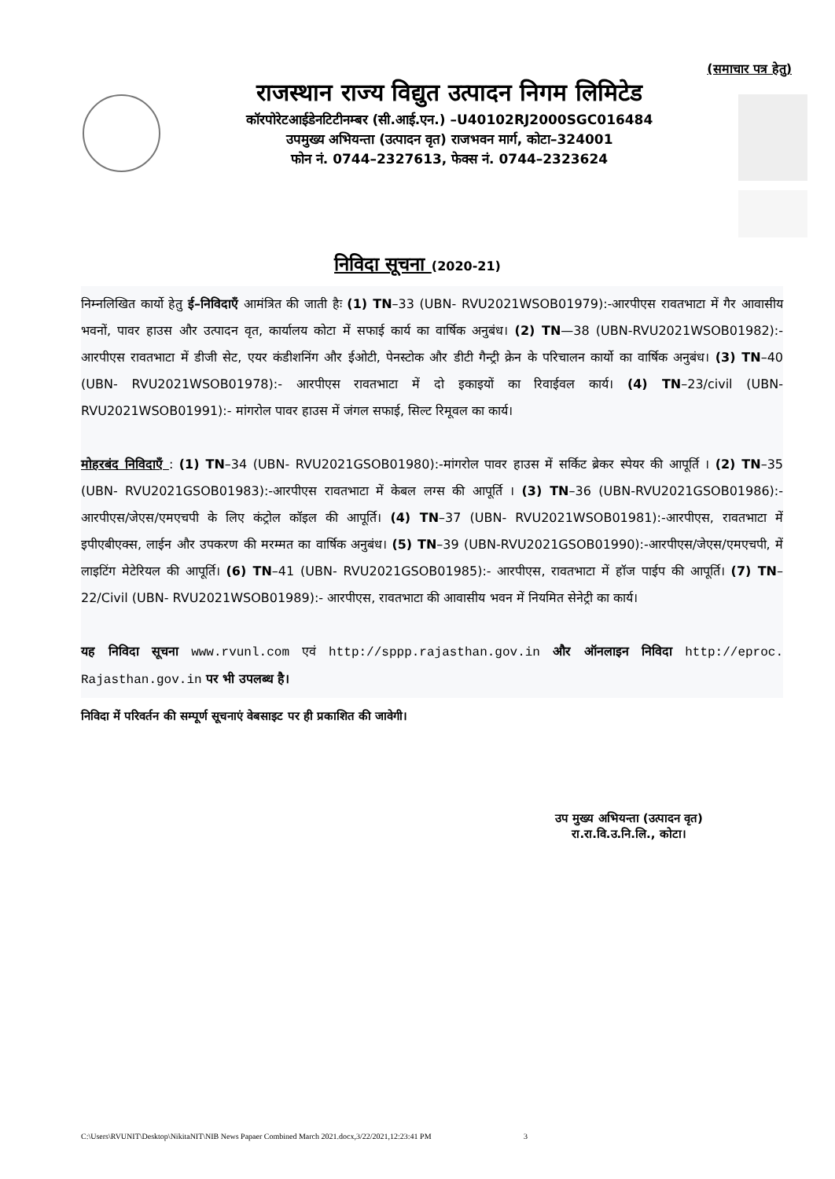(समाचार पत्र हेतु)
राजस्थान राज्य विद्युत उत्पादन निगम लिमिटेड
कॉरपोरेटआईडेनटिटीनम्बर (सी.आई.एन.) –U40102RJ2000SGC016484
उपमुख्य अभियन्ता (उत्पादन वृत) राजभवन मार्ग, कोटा–324001
फोन नं. 0744–2327613, फेक्स नं. 0744–2323624
निविदा सूचना (2020-21)
निम्नलिखित कार्यो हेतु ई–निविदाएँ आमंत्रित की जाती हैः (1) TN–33 (UBN- RVU2021WSOB01979):-आरपीएस रावतभाटा में गैर आवासीय भवनों, पावर हाउस और उत्पादन वृत, कार्यालय कोटा में सफाई कार्य का वार्षिक अनुबंध। (2) TN—38 (UBN-RVU2021WSOB01982):-आरपीएस रावतभाटा में डीजी सेट, एयर कंडीशनिंग और ईओटी, पेनस्टोक और डीटी गैन्ट्री क्रेन के परिचालन कार्यो का वार्षिक अनुबंध। (3) TN–40 (UBN- RVU2021WSOB01978):- आरपीएस रावतभाटा में दो इकाइयों का रिवाईवल कार्य। (4) TN–23/civil (UBN- RVU2021WSOB01991):- मांगरोल पावर हाउस में जंगल सफाई, सिल्ट रिमूवल का कार्य।
मोहरबंद निविदाएँ : (1) TN–34 (UBN- RVU2021GSOB01980):-मांगरोल पावर हाउस में सर्किट ब्रेकर स्पेयर की आपूर्ति । (2) TN–35 (UBN- RVU2021GSOB01983):-आरपीएस रावतभाटा में केबल लग्स की आपूर्ति । (3) TN–36 (UBN-RVU2021GSOB01986):-आरपीएस/जेएस/एमएचपी के लिए कंट्रोल कॉइल की आपूर्ति। (4) TN–37 (UBN- RVU2021WSOB01981):-आरपीएस, रावतभाटा में इपीएबीएक्स, लाईन और उपकरण की मरम्मत का वार्षिक अनुबंध। (5) TN–39 (UBN-RVU2021GSOB01990):-आरपीएस/जेएस/एमएचपी, में लाइटिंग मेटेरियल की आपूर्ति। (6) TN–41 (UBN- RVU2021GSOB01985):- आरपीएस, रावतभाटा में हॉज पाईप की आपूर्ति। (7) TN–22/Civil (UBN- RVU2021WSOB01989):- आरपीएस, रावतभाटा की आवासीय भवन में नियमित सेनेट्री का कार्य।
यह निविदा सूचना www.rvunl.com एवं http://sppp.rajasthan.gov.in और ऑनलाइन निविदा http://eproc. Rajasthan.gov.in पर भी उपलब्ध है।
निविदा में परिवर्तन की सम्पूर्ण सूचनाएं वेबसाइट पर ही प्रकाशित की जावेगी।
उप मुख्य अभियन्ता (उत्पादन वृत)
रा.रा.वि.उ.नि.लि., कोटा।
C:\Users\RVUNIT\Desktop\NikitaNIT\NIB News Papaer Combined March 2021.docx,3/22/2021,12:23:41 PM 3